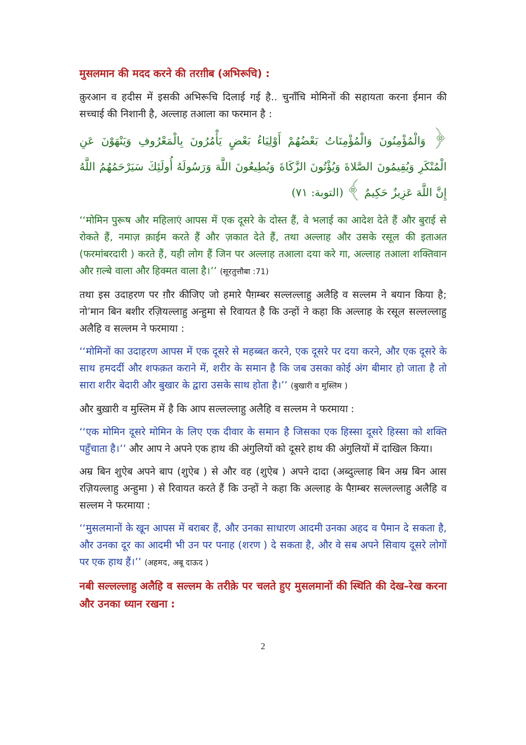मुसलमान की मदद करने की तरग़ीब (अभिरूचि) :
क़ुरआन व हदीस में इसकी अभिरूचि दिलाई गई है.. चुनाँचि मोमिनों की सहायता करना ईमान की सच्चाई की निशानी है, अल्लाह तआला का फरमान है :
﴿ وَالْمُؤْمِنُونَ وَالْمُؤْمِنَاتُ بَعْضُهُمْ أَوْلِيَاءُ بَعْضٍ يَأْمُرُونَ بِالْمَعْرُوفِ وَيَنْهَوْنَ عَنِ الْمُنْكَرِ وَيُقِيمُونَ الصَّلاةَ وَيُؤْتُونَ الزَّكَاةَ وَيُطِيعُونَ اللَّهَ وَرَسُولَهُ أُولَئِكَ سَيَرْحَمُهُمُ اللَّهُ إِنَّ اللَّهَ عَزِيزٌ حَكِيمٌ ﴾ (التوبة: ٧١)
‘‘मोमिन पुरूष और महिलाएं आपस में एक दूसरे के दोस्त हैं, वे भलाई का आदेश देते हैं और बुराई से रोकते हैं, नमाज़ क़ाईम करते हैं और ज़कात देते हैं, तथा अल्लाह और उसके रसूल की इताअत (फरमांबरदारी ) करते हैं, यही लोग हैं जिन पर अल्लाह तआला दया करे गा, अल्लाह तआला शक्तिवान और ग़ल्बे वाला और हिक्मत वाला है।’’ (सूरतुत्तौबा :71)
तथा इस उदाहरण पर ग़ौर कीजिए जो हमारे पैग़म्बर सल्लल्लाहु अलैहि व सल्लम ने बयान किया है; नो’मान बिन बशीर रज़ियल्लाहु अन्हुमा से रिवायत है कि उन्हों ने कहा कि अल्लाह के रसूल सल्लल्लाहु अलैहि व सल्लम ने फरमाया :
‘‘मोमिनों का उदाहरण आपस में एक दूसरे से महब्बत करने, एक दूसरे पर दया करने, और एक दूसरे के साथ हमदर्दी और शफक़त कराने में, शरीर के समान है कि जब उसका कोई अंग बीमार हो जाता है तो सारा शरीर बेदारी और बुखार के द्वारा उसके साथ होता है।’’ (बुखारी व मुस्लिम )
और बुख़ारी व मुस्लिम में है कि आप सल्लल्लाहु अलैहि व सल्लम ने फरमाया :
‘‘एक मोमिन दूसरे मोमिन के लिए एक दीवार के समान है जिसका एक हिस्सा दूसरे हिस्सा को शक्ति पहुँचाता है।’’ और आप ने अपने एक हाथ की अंगुलियों को दूसरे हाथ की अंगुलियों में दाखिल किया।
अम्र बिन शुऐब अपने बाप (शुऐब ) से और वह (शुऐब ) अपने दादा (अब्दुल्लाह बिन अम्र बिन आस रज़ियल्लाहु अन्हुमा ) से रिवायत करते हैं कि उन्हों ने कहा कि अल्लाह के पैग़म्बर सल्लल्लाहु अलैहि व सल्लम ने फरमाया :
‘‘मुसलमानों के खून आपस में बराबर हैं, और उनका साधारण आदमी उनका अहद व पैमान दे सकता है, और उनका दूर का आदमी भी उन पर पनाह (शरण ) दे सकता है, और वे सब अपने सिवाय दूसरे लोगों पर एक हाथ हैं।’’ (अहमद, अबू दाऊद )
नबी सल्लल्लाहु अलैहि व सल्लम के तरीक़े पर चलते हुए मुसलमानों की स्थिति की देख–रेख करना और उनका ध्यान रखना :
2